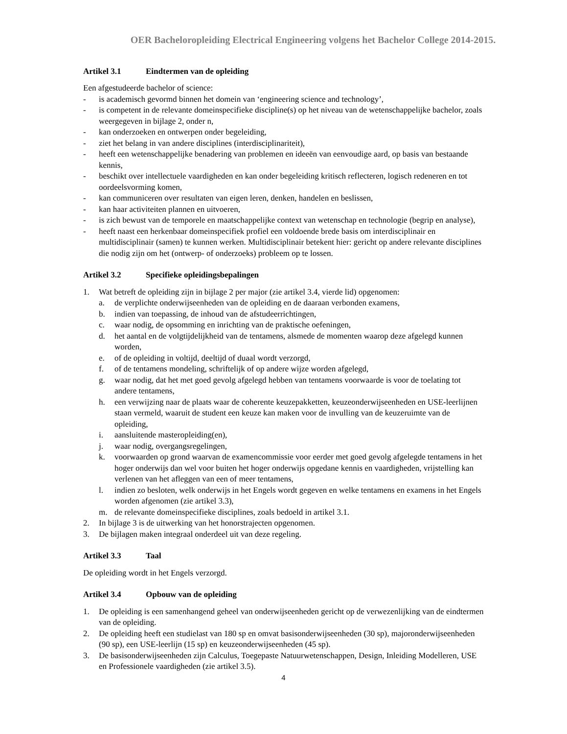OER Bacheloropleiding Electrical Engineering volgens het Bachelor College 2014-2015.
Artikel 3.1 Eindtermen van de opleiding
Een afgestudeerde bachelor of science:
- is academisch gevormd binnen het domein van ‘engineering science and technology’,
- is competent in de relevante domeinspecifieke discipline(s) op het niveau van de wetenschappelijke bachelor, zoals weergegeven in bijlage 2, onder n,
- kan onderzoeken en ontwerpen onder begeleiding,
- ziet het belang in van andere disciplines (interdisciplinariteit),
- heeft een wetenschappelijke benadering van problemen en ideeën van eenvoudige aard, op basis van bestaande kennis,
- beschikt over intellectuele vaardigheden en kan onder begeleiding kritisch reflecteren, logisch redeneren en tot oordeelsvorming komen,
- kan communiceren over resultaten van eigen leren, denken, handelen en beslissen,
- kan haar activiteiten plannen en uitvoeren,
- is zich bewust van de temporele en maatschappelijke context van wetenschap en technologie (begrip en analyse),
- heeft naast een herkenbaar domeinspecifiek profiel een voldoende brede basis om interdisciplinair en multidisciplinair (samen) te kunnen werken. Multidisciplinair betekent hier: gericht op andere relevante disciplines die nodig zijn om het (ontwerp- of onderzoeks) probleem op te lossen.
Artikel 3.2 Specifieke opleidingsbepalingen
1. Wat betreft de opleiding zijn in bijlage 2 per major (zie artikel 3.4, vierde lid) opgenomen:
a. de verplichte onderwijseenheden van de opleiding en de daaraan verbonden examens,
b. indien van toepassing, de inhoud van de afstudeerrichtingen,
c. waar nodig, de opsomming en inrichting van de praktische oefeningen,
d. het aantal en de volgtijdelijkheid van de tentamens, alsmede de momenten waarop deze afgelegd kunnen worden,
e. of de opleiding in voltijd, deeltijd of duaal wordt verzorgd,
f. of de tentamens mondeling, schriftelijk of op andere wijze worden afgelegd,
g. waar nodig, dat het met goed gevolg afgelegd hebben van tentamens voorwaarde is voor de toelating tot andere tentamens,
h. een verwijzing naar de plaats waar de coherente keuzepakketten, keuzeonderwijseenheden en USE-leerlijnen staan vermeld, waaruit de student een keuze kan maken voor de invulling van de keuzeruimte van de opleiding,
i. aansluitende masteropleiding(en),
j. waar nodig, overgangsregelingen,
k. voorwaarden op grond waarvan de examencommissie voor eerder met goed gevolg afgelegde tentamens in het hoger onderwijs dan wel voor buiten het hoger onderwijs opgedane kennis en vaardigheden, vrijstelling kan verlenen van het afleggen van een of meer tentamens,
l. indien zo besloten, welk onderwijs in het Engels wordt gegeven en welke tentamens en examens in het Engels worden afgenomen (zie artikel 3.3),
m. de relevante domeinspecifieke disciplines, zoals bedoeld in artikel 3.1.
2. In bijlage 3 is de uitwerking van het honorstrajecten opgenomen.
3. De bijlagen maken integraal onderdeel uit van deze regeling.
Artikel 3.3 Taal
De opleiding wordt in het Engels verzorgd.
Artikel 3.4 Opbouw van de opleiding
1. De opleiding is een samenhangend geheel van onderwijseenheden gericht op de verwezenlijking van de eindtermen van de opleiding.
2. De opleiding heeft een studielast van 180 sp en omvat basisonderwijseenheden (30 sp), majoronderwijseenheden (90 sp), een USE-leerlijn (15 sp) en keuzeonderwijseenheden (45 sp).
3. De basisonderwijseenheden zijn Calculus, Toegepaste Natuurwetenschappen, Design, Inleiding Modelleren, USE en Professionele vaardigheden (zie artikel 3.5).
4